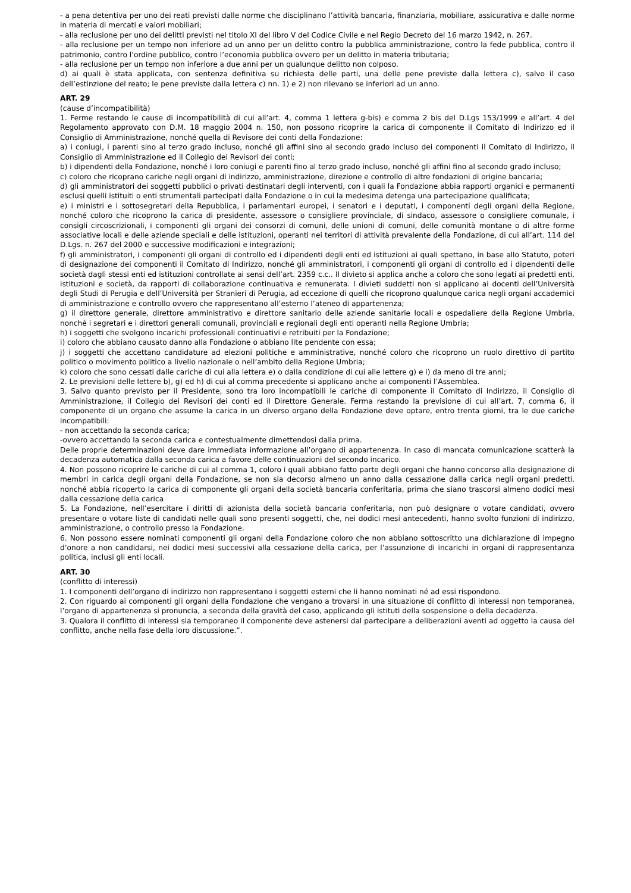- a pena detentiva per uno dei reati previsti dalle norme che disciplinano l’attività bancaria, finanziaria, mobiliare, assicurativa e dalle norme in materia di mercati e valori mobiliari;
- alla reclusione per uno dei delitti previsti nel titolo XI del libro V del Codice Civile e nel Regio Decreto del 16 marzo 1942, n. 267.
- alla reclusione per un tempo non inferiore ad un anno per un delitto contro la pubblica amministrazione, contro la fede pubblica, contro il patrimonio, contro l’ordine pubblico, contro l’economia pubblica ovvero per un delitto in materia tributaria;
- alla reclusione per un tempo non inferiore a due anni per un qualunque delitto non colposo.
d) ai quali è stata applicata, con sentenza definitiva su richiesta delle parti, una delle pene previste dalla lettera c), salvo il caso dell’estinzione del reato; le pene previste dalla lettera c) nn. 1) e 2) non rilevano se inferiori ad un anno.
ART. 29
(cause d’incompatibilità)
1. Ferme restando le cause di incompatibilità di cui all’art. 4, comma 1 lettera g-bis) e comma 2 bis del D.Lgs 153/1999 e all’art. 4 del Regolamento approvato con D.M. 18 maggio 2004 n. 150, non possono ricoprire la carica di componente il Comitato di Indirizzo ed il Consiglio di Amministrazione, nonché quella di Revisore dei conti della Fondazione:
a) i coniugi, i parenti sino al terzo grado incluso, nonché gli affini sino al secondo grado incluso dei componenti il Comitato di Indirizzo, il Consiglio di Amministrazione ed il Collegio dei Revisori dei conti;
b) i dipendenti della Fondazione, nonché i loro coniugi e parenti fino al terzo grado incluso, nonché gli affini fino al secondo grado incluso;
c) coloro che ricoprano cariche negli organi di indirizzo, amministrazione, direzione e controllo di altre fondazioni di origine bancaria;
d) gli amministratori dei soggetti pubblici o privati destinatari degli interventi, con i quali la Fondazione abbia rapporti organici e permanenti esclusi quelli istituiti o enti strumentali partecipati dalla Fondazione o in cui la medesima detenga una partecipazione qualificata;
e) i ministri e i sottosegretari della Repubblica, i parlamentari europei, i senatori e i deputati, i componenti degli organi della Regione, nonché coloro che ricoprono la carica di presidente, assessore o consigliere provinciale, di sindaco, assessore o consigliere comunale, i consigli circoscrizionali, i componenti gli organi dei consorzi di comuni, delle unioni di comuni, delle comunità montane o di altre forme associative locali e delle aziende speciali e delle istituzioni, operanti nei territori di attività prevalente della Fondazione, di cui all’art. 114 del D.Lgs. n. 267 del 2000 e successive modificazioni e integrazioni;
f) gli amministratori, i componenti gli organi di controllo ed i dipendenti degli enti ed istituzioni ai quali spettano, in base allo Statuto, poteri di designazione dei componenti il Comitato di Indirizzo, nonché gli amministratori, i componenti gli organi di controllo ed i dipendenti delle società dagli stessi enti ed istituzioni controllate ai sensi dell’art. 2359 c.c.. Il divieto si applica anche a coloro che sono legati ai predetti enti, istituzioni e società, da rapporti di collaborazione continuativa e remunerata. I divieti suddetti non si applicano ai docenti dell’Università degli Studi di Perugia e dell’Università per Stranieri di Perugia, ad eccezione di quelli che ricoprono qualunque carica negli organi accademici di amministrazione e controllo ovvero che rappresentano all’esterno l’ateneo di appartenenza;
g) il direttore generale, direttore amministrativo e direttore sanitario delle aziende sanitarie locali e ospedaliere della Regione Umbria, nonché i segretari e i direttori generali comunali, provinciali e regionali degli enti operanti nella Regione Umbria;
h) i soggetti che svolgono incarichi professionali continuativi e retribuiti per la Fondazione;
i) coloro che abbiano causato danno alla Fondazione o abbiano lite pendente con essa;
j) i soggetti che accettano candidature ad elezioni politiche e amministrative, nonché coloro che ricoprono un ruolo direttivo di partito politico o movimento politico a livello nazionale o nell’ambito della Regione Umbria;
k) coloro che sono cessati dalle cariche di cui alla lettera e) o dalla condizione di cui alle lettere g) e i) da meno di tre anni;
2. Le previsioni delle lettere b), g) ed h) di cui al comma precedente si applicano anche ai componenti l’Assemblea.
3. Salvo quanto previsto per il Presidente, sono tra loro incompatibili le cariche di componente il Comitato di Indirizzo, il Consiglio di Amministrazione, il Collegio dei Revisori dei conti ed il Direttore Generale. Ferma restando la previsione di cui all’art. 7, comma 6, il componente di un organo che assume la carica in un diverso organo della Fondazione deve optare, entro trenta giorni, tra le due cariche incompatibili:
- non accettando la seconda carica;
-ovvero accettando la seconda carica e contestualmente dimettendosi dalla prima.
Delle proprie determinazioni deve dare immediata informazione all’organo di appartenenza. In caso di mancata comunicazione scatterà la decadenza automatica dalla seconda carica a favore delle continuazioni del secondo incarico.
4. Non possono ricoprire le cariche di cui al comma 1, coloro i quali abbiano fatto parte degli organi che hanno concorso alla designazione di membri in carica degli organi della Fondazione, se non sia decorso almeno un anno dalla cessazione dalla carica negli organi predetti, nonché abbia ricoperto la carica di componente gli organi della società bancaria conferitaria, prima che siano trascorsi almeno dodici mesi dalla cessazione della carica
5. La Fondazione, nell’esercitare i diritti di azionista della società bancaria conferitaria, non può designare o votare candidati, ovvero presentare o votare liste di candidati nelle quali sono presenti soggetti, che, nei dodici mesi antecedenti, hanno svolto funzioni di indirizzo, amministrazione, o controllo presso la Fondazione.
6. Non possono essere nominati componenti gli organi della Fondazione coloro che non abbiano sottoscritto una dichiarazione di impegno d’onore a non candidarsi, nei dodici mesi successivi alla cessazione della carica, per l’assunzione di incarichi in organi di rappresentanza politica, inclusi gli enti locali.
ART. 30
(conflitto di interessi)
1. I componenti dell’organo di indirizzo non rappresentano i soggetti esterni che li hanno nominati né ad essi rispondono.
2. Con riguardo ai componenti gli organi della Fondazione che vengano a trovarsi in una situazione di conflitto di interessi non temporanea, l’organo di appartenenza si pronuncia, a seconda della gravità del caso, applicando gli istituti della sospensione o della decadenza.
3. Qualora il conflitto di interessi sia temporaneo il componente deve astenersi dal partecipare a deliberazioni aventi ad oggetto la causa del conflitto, anche nella fase della loro discussione.”.